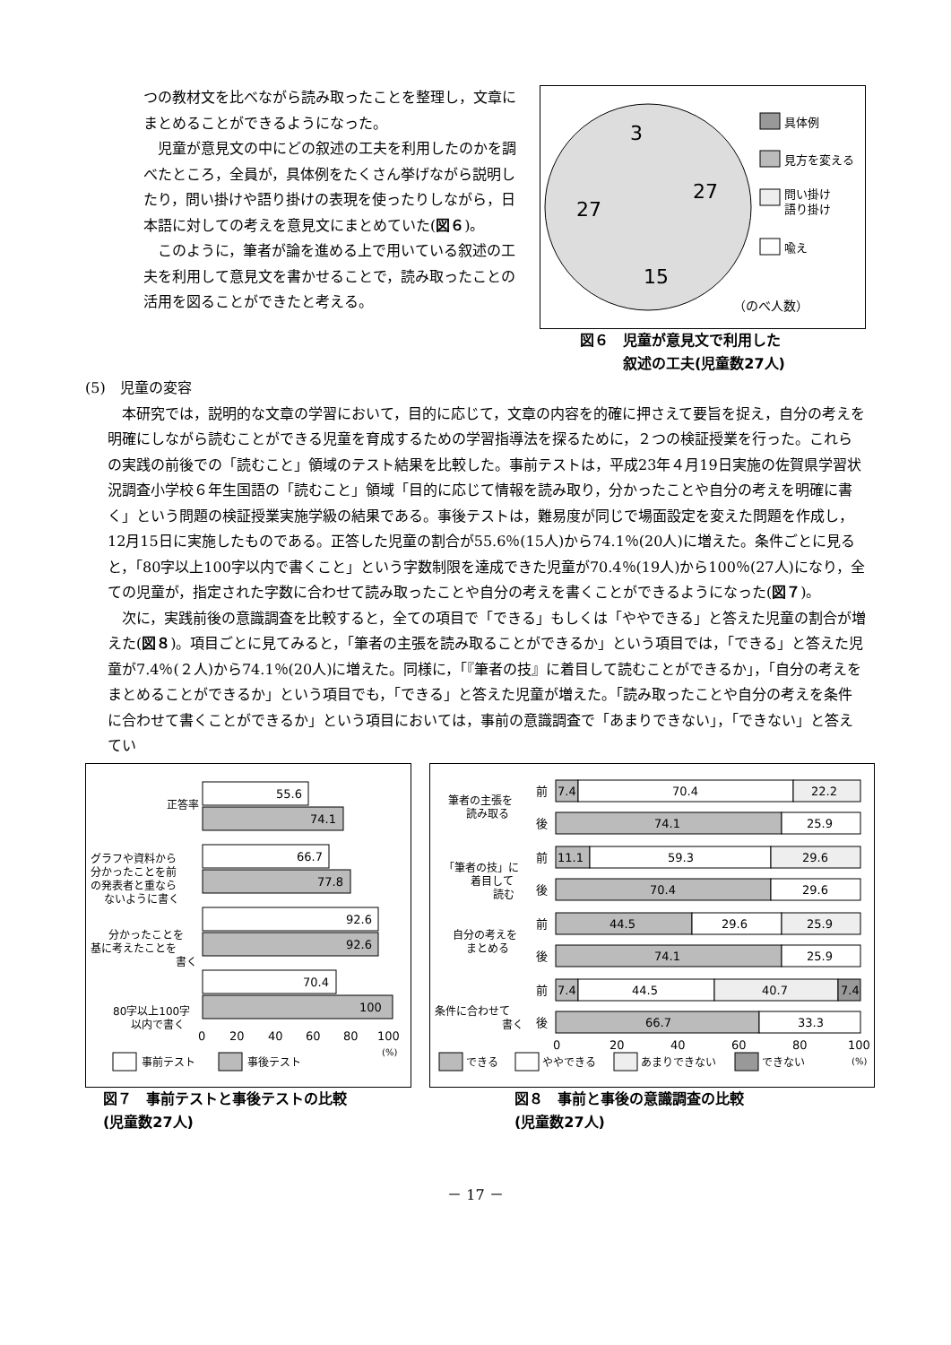つの教材文を比べながら読み取ったことを整理し，文章にまとめることができるようになった。
児童が意見文の中にどの叙述の工夫を利用したのかを調べたところ，全員が，具体例をたくさん挙げながら説明したり，問い掛けや語り掛けの表現を使ったりしながら，日本語に対しての考えを意見文にまとめていた(図６)。
このように，筆者が論を進める上で用いている叙述の工夫を利用して意見文を書かせることで，読み取ったことの活用を図ることができたと考える。
3
27
27
15
具体例
見方を変える
問い掛け
語り掛け
喩え
（のべ人数）
図６　児童が意見文で利用した
　　　叙述の工夫(児童数27人)
(5)　児童の変容
本研究では，説明的な文章の学習において，目的に応じて，文章の内容を的確に押さえて要旨を捉え，自分の考えを明確にしながら読むことができる児童を育成するための学習指導法を探るために，２つの検証授業を行った。これらの実践の前後での「読むこと」領域のテスト結果を比較した。事前テストは，平成23年４月19日実施の佐賀県学習状況調査小学校６年生国語の「読むこと」領域「目的に応じて情報を読み取り，分かったことや自分の考えを明確に書く」という問題の検証授業実施学級の結果である。事後テストは，難易度が同じで場面設定を変えた問題を作成し，12月15日に実施したものである。正答した児童の割合が55.6％(15人)から74.1％(20人)に増えた。条件ごとに見ると，「80字以上100字以内で書くこと」という字数制限を達成できた児童が70.4％(19人)から100％(27人)になり，全ての児童が，指定された字数に合わせて読み取ったことや自分の考えを書くことができるようになった(図７)。
次に，実践前後の意識調査を比較すると，全ての項目で「できる」もしくは「ややできる」と答えた児童の割合が増えた(図８)。項目ごとに見てみると，「筆者の主張を読み取ることができるか」という項目では，「できる」と答えた児童が7.4％(２人)から74.1％(20人)に増えた。同様に，「『筆者の技』に着目して読むことができるか」，「自分の考えをまとめることができるか」という項目でも，「できる」と答えた児童が増えた。「読み取ったことや自分の考えを条件に合わせて書くことができるか」という項目においては，事前の意識調査で「あまりできない」，「できない」と答えてい
正答率
グラフや資料から
分かったことを前
の発表者と重なら
ないように書く
分かったことを
基に考えたことを
書く
80字以上100字
以内で書く
55.6
74.1
66.7
77.8
92.6
92.6
70.4
100
0
20
40
60
80
100
(%)
事前テスト
事後テスト
図７　事前テストと事後テストの比較
(児童数27人)
筆者の主張を
読み取る
「筆者の技」に
着目して
読む
自分の考えを
まとめる
条件に合わせて
書く
前
7.4
70.4
22.2
後
74.1
25.9
前
11.1
59.3
29.6
後
70.4
29.6
前
44.5
29.6
25.9
後
74.1
25.9
前
7.4
44.5
40.7
7.4
後
66.7
33.3
0
20
40
60
80
100
(%)
できる
ややできる
あまりできない
できない
図８　事前と事後の意識調査の比較
(児童数27人)
－ 17 －